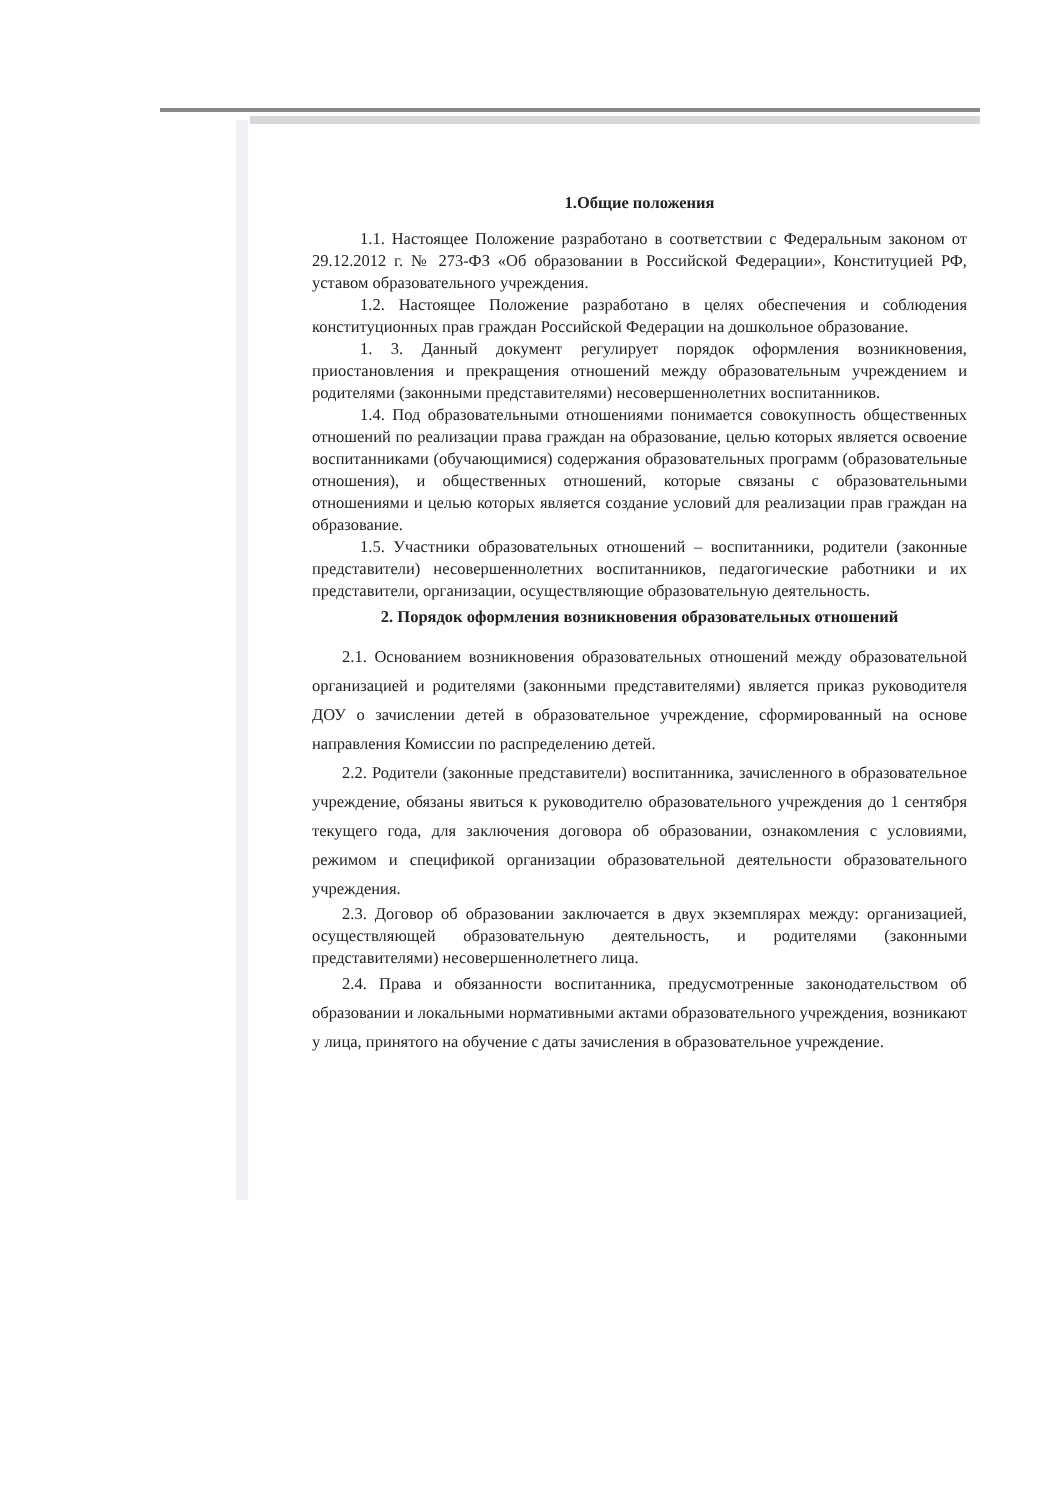1.Общие положения
1.1. Настоящее Положение разработано в соответствии с Федеральным законом от 29.12.2012 г. № 273-ФЗ «Об образовании в Российской Федерации», Конституцией РФ, уставом образовательного учреждения.
1.2. Настоящее Положение разработано в целях обеспечения и соблюдения конституционных прав граждан Российской Федерации на дошкольное образование.
1. 3. Данный документ регулирует порядок оформления возникновения, приостановления и прекращения отношений между образовательным учреждением и родителями (законными представителями) несовершеннолетних воспитанников.
1.4. Под образовательными отношениями понимается совокупность общественных отношений по реализации права граждан на образование, целью которых является освоение воспитанниками (обучающимися) содержания образовательных программ (образовательные отношения), и общественных отношений, которые связаны с образовательными отношениями и целью которых является создание условий для реализации прав граждан на образование.
1.5. Участники образовательных отношений – воспитанники, родители (законные представители) несовершеннолетних воспитанников, педагогические работники и их представители, организации, осуществляющие образовательную деятельность.
2. Порядок оформления возникновения образовательных отношений
2.1. Основанием возникновения образовательных отношений между образовательной организацией и родителями (законными представителями) является приказ руководителя ДОУ о зачислении детей в образовательное учреждение, сформированный на основе направления Комиссии по распределению детей.
2.2. Родители (законные представители) воспитанника, зачисленного в образовательное учреждение, обязаны явиться к руководителю образовательного учреждения до 1 сентября текущего года, для заключения договора об образовании, ознакомления с условиями, режимом и спецификой организации образовательной деятельности образовательного учреждения.
2.3. Договор об образовании заключается в двух экземплярах между: организацией, осуществляющей образовательную деятельность, и родителями (законными представителями) несовершеннолетнего лица.
2.4. Права и обязанности воспитанника, предусмотренные законодательством об образовании и локальными нормативными актами образовательного учреждения, возникают у лица, принятого на обучение с даты зачисления в образовательное учреждение.